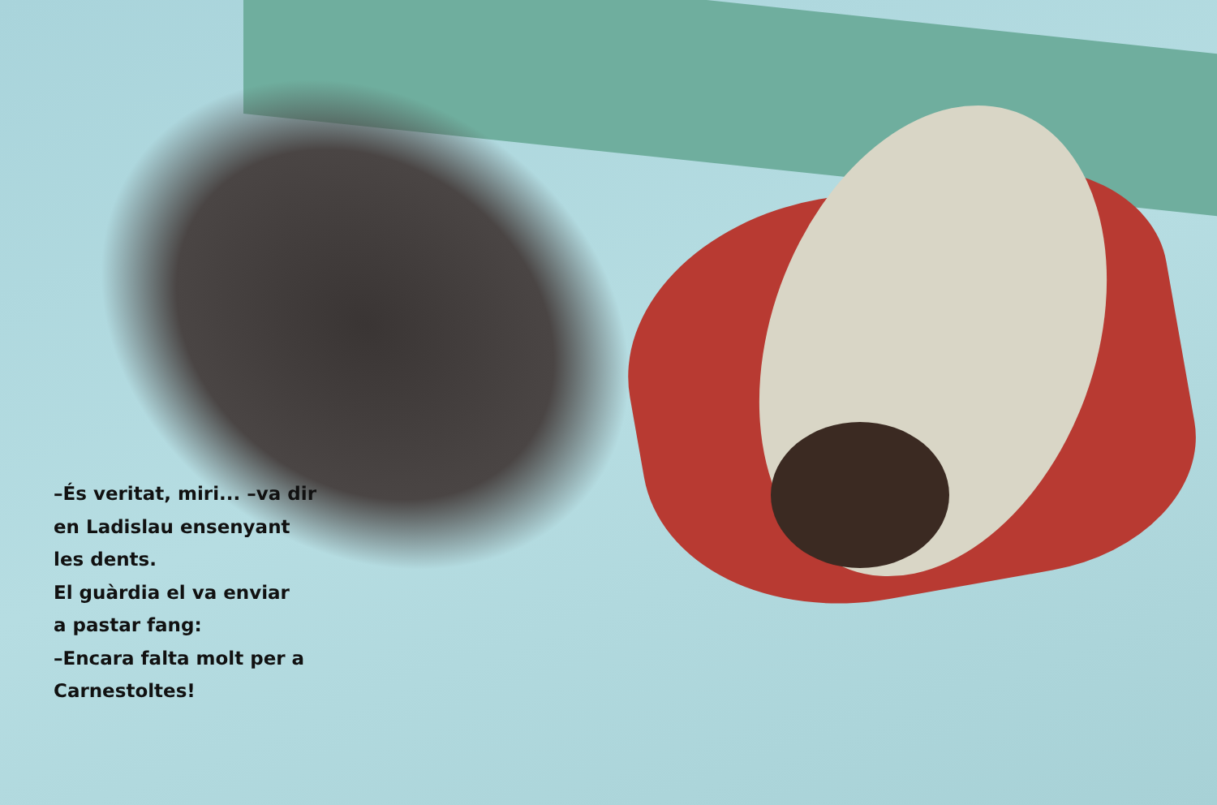–És veritat, miri... –va dir en Ladislau ensenyant les dents.
El guàrdia el va enviar
a pastar fang:
–Encara falta molt per a Carnestoltes!